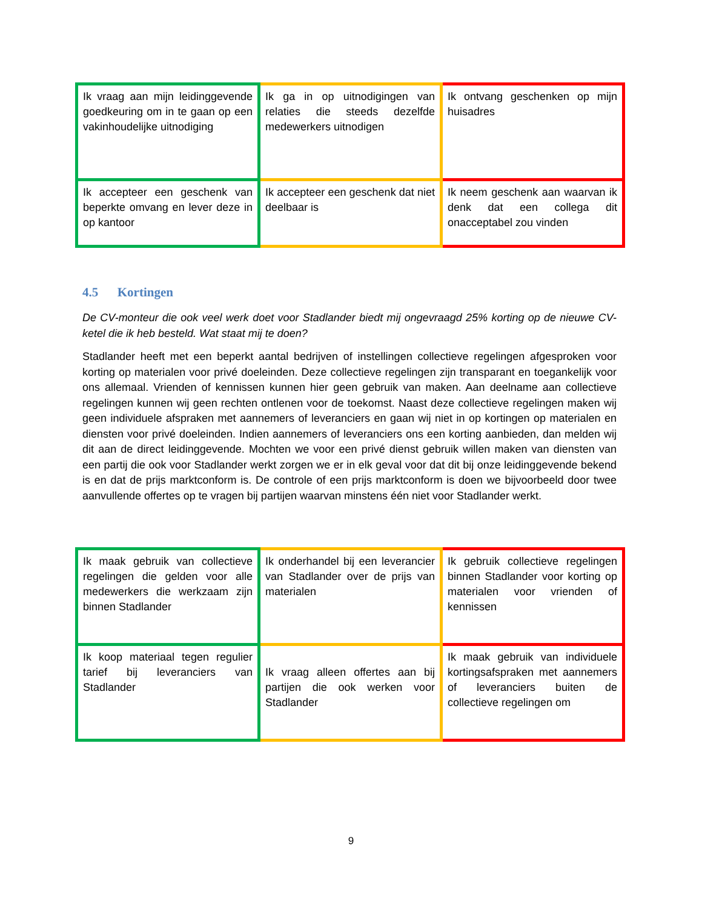| Ik vraag aan mijn leidinggevende goedkeuring om in te gaan op een vakinhoudelijke uitnodiging | Ik ga in op uitnodigingen van relaties die steeds dezelfde medewerkers uitnodigen | Ik ontvang geschenken op mijn huisadres |
| Ik accepteer een geschenk van beperkte omvang en lever deze in op kantoor | Ik accepteer een geschenk dat niet deelbaar is | Ik neem geschenk aan waarvan ik denk dat een collega dit onacceptabel zou vinden |
4.5 Kortingen
De CV-monteur die ook veel werk doet voor Stadlander biedt mij ongevraagd 25% korting op de nieuwe CV-ketel die ik heb besteld. Wat staat mij te doen?
Stadlander heeft met een beperkt aantal bedrijven of instellingen collectieve regelingen afgesproken voor korting op materialen voor privé doeleinden. Deze collectieve regelingen zijn transparant en toegankelijk voor ons allemaal. Vrienden of kennissen kunnen hier geen gebruik van maken. Aan deelname aan collectieve regelingen kunnen wij geen rechten ontlenen voor de toekomst. Naast deze collectieve regelingen maken wij geen individuele afspraken met aannemers of leveranciers en gaan wij niet in op kortingen op materialen en diensten voor privé doeleinden. Indien aannemers of leveranciers ons een korting aanbieden, dan melden wij dit aan de direct leidinggevende. Mochten we voor een privé dienst gebruik willen maken van diensten van een partij die ook voor Stadlander werkt zorgen we er in elk geval voor dat dit bij onze leidinggevende bekend is en dat de prijs marktconform is. De controle of een prijs marktconform is doen we bijvoorbeeld door twee aanvullende offertes op te vragen bij partijen waarvan minstens één niet voor Stadlander werkt.
| Ik maak gebruik van collectieve regelingen die gelden voor alle medewerkers die werkzaam zijn binnen Stadlander | Ik onderhandel bij een leverancier van Stadlander over de prijs van materialen | Ik gebruik collectieve regelingen binnen Stadlander voor korting op materialen voor vrienden of kennissen |
| Ik koop materiaal tegen regulier tarief bij leveranciers van Stadlander | Ik vraag alleen offertes aan bij partijen die ook werken voor Stadlander | Ik maak gebruik van individuele kortingsafspraken met aannemers of leveranciers buiten de collectieve regelingen om |
9